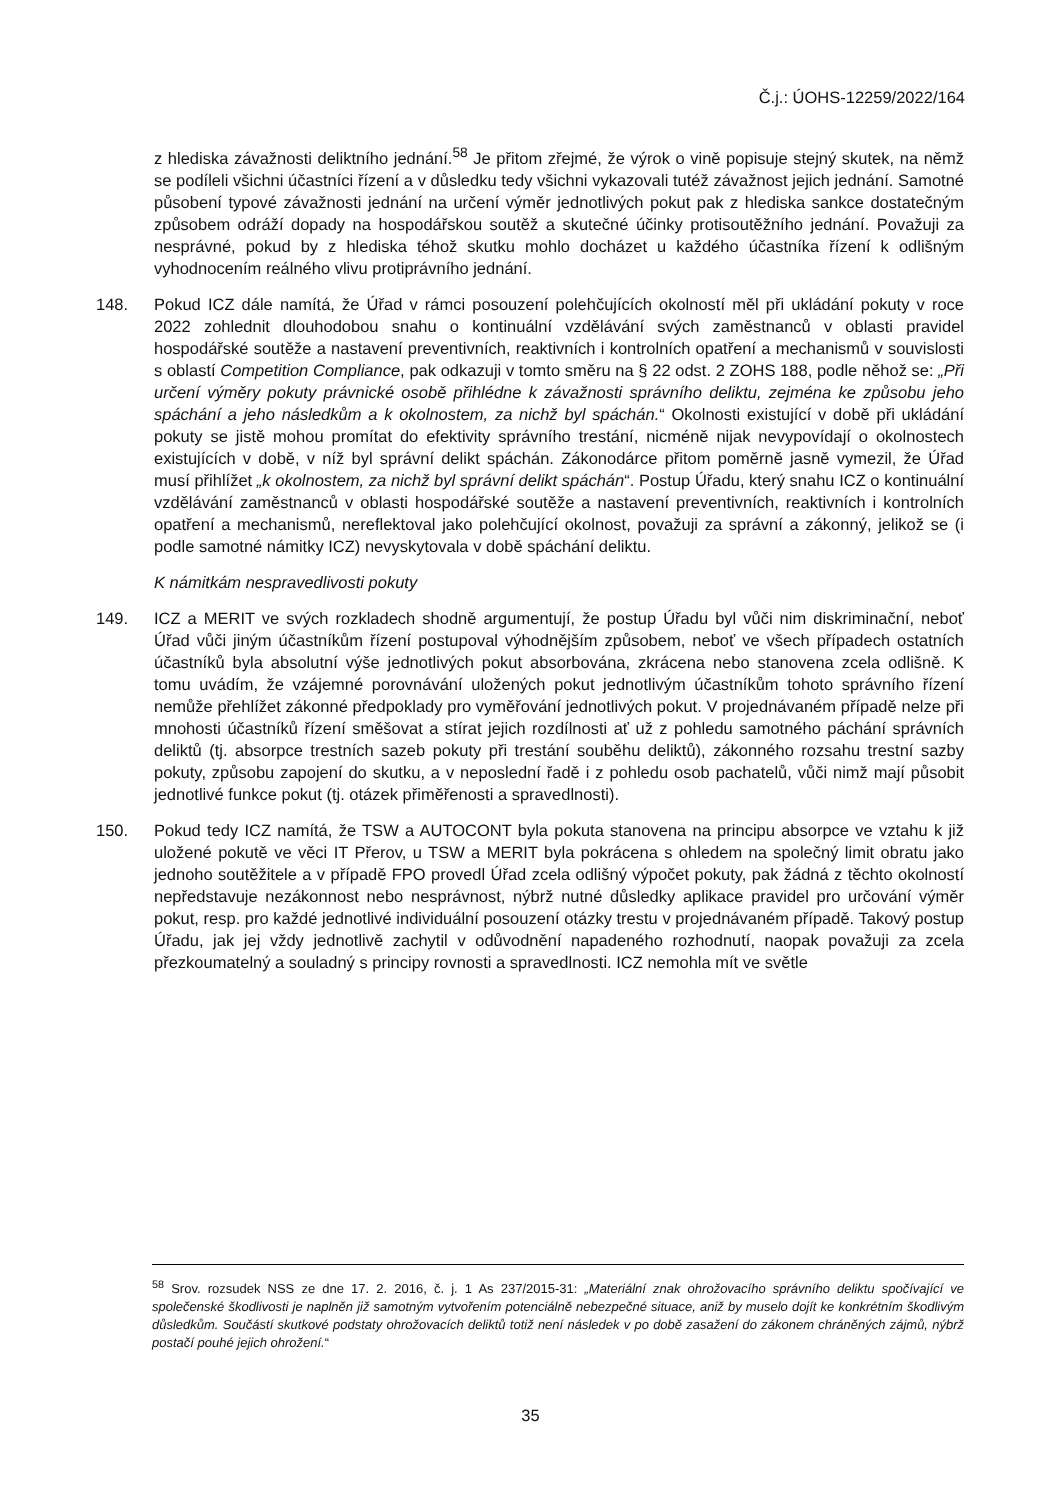Č.j.: ÚOHS-12259/2022/164
z hlediska závažnosti deliktního jednání.<sup>58</sup> Je přitom zřejmé, že výrok o vině popisuje stejný skutek, na němž se podíleli všichni účastníci řízení a v důsledku tedy všichni vykazovali tutéž závažnost jejich jednání. Samotné působení typové závažnosti jednání na určení výměr jednotlivých pokut pak z hlediska sankce dostatečným způsobem odráží dopady na hospodářskou soutěž a skutečné účinky protisoutěžního jednání. Považuji za nesprávné, pokud by z hlediska téhož skutku mohlo docházet u každého účastníka řízení k odlišným vyhodnocením reálného vlivu protiprávního jednání.
148. Pokud ICZ dále namítá, že Úřad v rámci posouzení polehčujících okolností měl při ukládání pokuty v roce 2022 zohlednit dlouhodobou snahu o kontinuální vzdělávání svých zaměstnanců v oblasti pravidel hospodářské soutěže a nastavení preventivních, reaktivních i kontrolních opatření a mechanismů v souvislosti s oblastí Competition Compliance, pak odkazuji v tomto směru na § 22 odst. 2 ZOHS 188, podle něhož se: „Při určení výměry pokuty právnické osobě přihlédne k závažnosti správního deliktu, zejména ke způsobu jeho spáchání a jeho následkům a k okolnostem, za nichž byl spáchán.“ Okolnosti existující v době při ukládání pokuty se jistě mohou promítat do efektivity správního trestání, nicméně nijak nevypovídají o okolnostech existujících v době, v níž byl správní delikt spáchán. Zákonodárce přitom poměrně jasně vymezil, že Úřad musí přihlížet „k okolnostem, za nichž byl správní delikt spáchán“. Postup Úřadu, který snahu ICZ o kontinuální vzdělávání zaměstnanců v oblasti hospodářské soutěže a nastavení preventivních, reaktivních i kontrolních opatření a mechanismů, nereflektoval jako polehčující okolnost, považuji za správní a zákonný, jelikož se (i podle samotné námitky ICZ) nevyskytovala v době spáchání deliktu.
K námitkám nespravedlivosti pokuty
149. ICZ a MERIT ve svých rozkladech shodně argumentují, že postup Úřadu byl vůči nim diskriminační, neboť Úřad vůči jiným účastníkům řízení postupoval výhodnějším způsobem, neboť ve všech případech ostatních účastníků byla absolutní výše jednotlivých pokut absorbována, zkrácena nebo stanovena zcela odlišně. K tomu uvádím, že vzájemné porovnávání uložených pokut jednotlivým účastníkům tohoto správního řízení nemůže přehlížet zákonné předpoklady pro vyměřování jednotlivých pokut. V projednávaném případě nelze při mnohosti účastníků řízení směšovat a stírat jejich rozdílnosti ať už z pohledu samotného páchání správních deliktů (tj. absorpce trestních sazeb pokuty při trestání souběhu deliktů), zákonného rozsahu trestní sazby pokuty, způsobu zapojení do skutku, a v neposlední řadě i z pohledu osob pachatelů, vůči nimž mají působit jednotlivé funkce pokut (tj. otázek přiměřenosti a spravedlnosti).
150. Pokud tedy ICZ namítá, že TSW a AUTOCONT byla pokuta stanovena na principu absorpce ve vztahu k již uložené pokutě ve věci IT Přerov, u TSW a MERIT byla pokrácena s ohledem na společný limit obratu jako jednoho soutěžitele a v případě FPO provedl Úřad zcela odlišný výpočet pokuty, pak žádná z těchto okolností nepředstavuje nezákonnost nebo nesprávnost, nýbrž nutné důsledky aplikace pravidel pro určování výměr pokut, resp. pro každé jednotlivé individuální posouzení otázky trestu v projednávaném případě. Takový postup Úřadu, jak jej vždy jednotlivě zachytil v odůvodnění napadeného rozhodnutí, naopak považuji za zcela přezkoumatelný a souladný s principy rovnosti a spravedlnosti. ICZ nemohla mít ve světle
<sup>58</sup> Srov. rozsudek NSS ze dne 17. 2. 2016, č. j. 1 As 237/2015-31: „Materiální znak ohrožovacího správního deliktu spočívající ve společenské škodlivosti je naplněn již samotným vytvořením potenciálně nebezpečné situace, aniž by muselo dojít ke konkrétním škodlivým důsledkům. Součástí skutkové podstaty ohrožovacích deliktů totiž není následek v po době zasažení do zákonem chráněných zájmů, nýbrž postačí pouhé jejich ohrožení.“
35